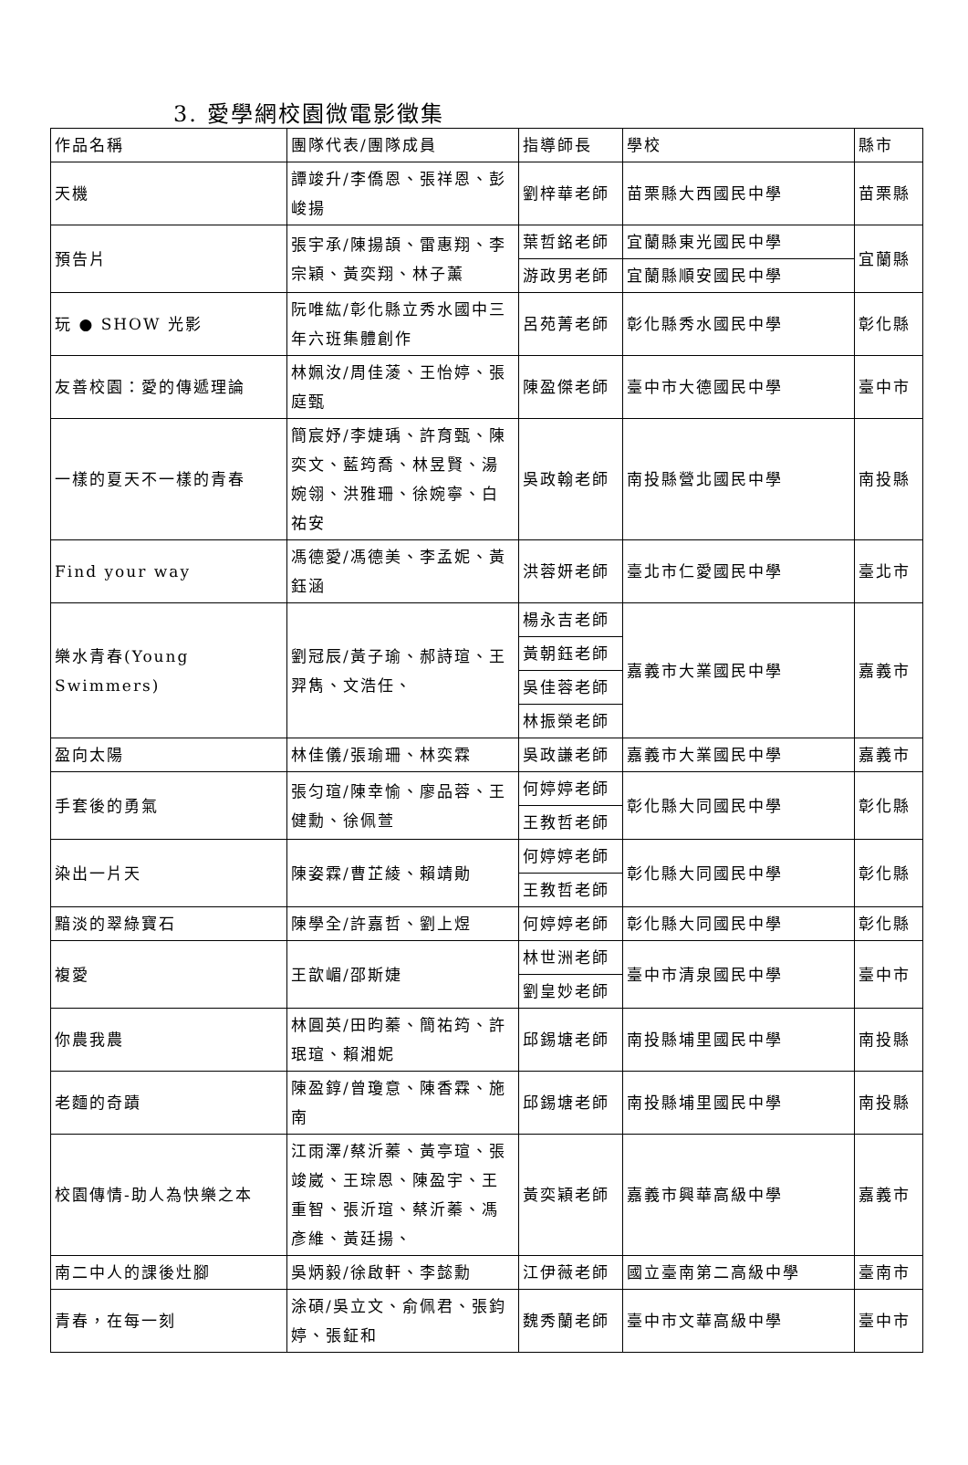3. 愛學網校園微電影徵集
| 作品名稱 | 團隊代表/團隊成員 | 指導師長 | 學校 | 縣市 |
| 天機 | 譚竣升/李僑恩、張祥恩、彭峻揚 | 劉梓華老師 | 苗栗縣大西國民中學 | 苗栗縣 |
| 預告片 | 張宇承/陳揚頡、雷惠翔、李宗穎、黃奕翔、林子薰 | 葉哲銘老師 | 宜蘭縣東光國民中學 | 宜蘭縣 |
| | | 游政男老師 | 宜蘭縣順安國民中學 | |
| 玩 ● SHOW 光影 | 阮唯紘/彰化縣立秀水國中三年六班集體創作 | 呂苑菁老師 | 彰化縣秀水國民中學 | 彰化縣 |
| 友善校園：愛的傳遞理論 | 林姵汝/周佳蓤、王怡婷、張庭甄 | 陳盈傑老師 | 臺中市大德國民中學 | 臺中市 |
| 一樣的夏天不一樣的青春 | 簡宸妤/李婕瑀、許育甄、陳奕文、藍筠喬、林昱賢、湯婉翎、洪雅珊、徐婉寧、白祐安 | 吳政翰老師 | 南投縣營北國民中學 | 南投縣 |
| Find your way | 馮德愛/馮德美、李孟妮、黃鈺涵 | 洪蓉妍老師 | 臺北市仁愛國民中學 | 臺北市 |
| 樂水青春(Young Swimmers) | 劉冠辰/黃子瑜、郝詩瑄、王羿雋、文浩任、 | 楊永吉老師 | 嘉義市大業國民中學 | 嘉義市 |
| | | 黃朝鈺老師 | | |
| | | 吳佳蓉老師 | | |
| | | 林振榮老師 | | |
| 盈向太陽 | 林佳儀/張瑜珊、林奕霖 | 吳政謙老師 | 嘉義市大業國民中學 | 嘉義市 |
| 手套後的勇氣 | 張匀瑄/陳幸愉、廖品蓉、王健勳、徐佩萱 | 何婷婷老師 | 彰化縣大同國民中學 | 彰化縣 |
| | | 王教哲老師 | | |
| 染出一片天 | 陳姿霖/曹芷綾、賴靖勛 | 何婷婷老師 | 彰化縣大同國民中學 | 彰化縣 |
| | | 王教哲老師 | | |
| 黯淡的翠綠寶石 | 陳學全/許嘉哲、劉上煜 | 何婷婷老師 | 彰化縣大同國民中學 | 彰化縣 |
| 複愛 | 王歆嵋/邵斯婕 | 林世洲老師 | 臺中市清泉國民中學 | 臺中市 |
| | | 劉皇妙老師 | | |
| 你農我農 | 林圓英/田昀蓁、簡祐筠、許珉瑄、賴湘妮 | 邱錫塘老師 | 南投縣埔里國民中學 | 南投縣 |
| 老麵的奇蹟 | 陳盈錞/曾瓊意、陳香霖、施南 | 邱錫塘老師 | 南投縣埔里國民中學 | 南投縣 |
| 校園傳情-助人為快樂之本 | 江雨澤/蔡沂蓁、黃亭瑄、張竣崴、王琮恩、陳盈宇、王重智、張沂瑄、蔡沂蓁、馮彥維、黃廷揚、 | 黃奕穎老師 | 嘉義市興華高級中學 | 嘉義市 |
| 南二中人的課後灶腳 | 吳炳毅/徐啟軒、李懿勳 | 江伊薇老師 | 國立臺南第二高級中學 | 臺南市 |
| 青春，在每一刻 | 涂碩/吳立文、俞佩君、張鈞婷、張鉦和 | 魏秀蘭老師 | 臺中市文華高級中學 | 臺中市 |